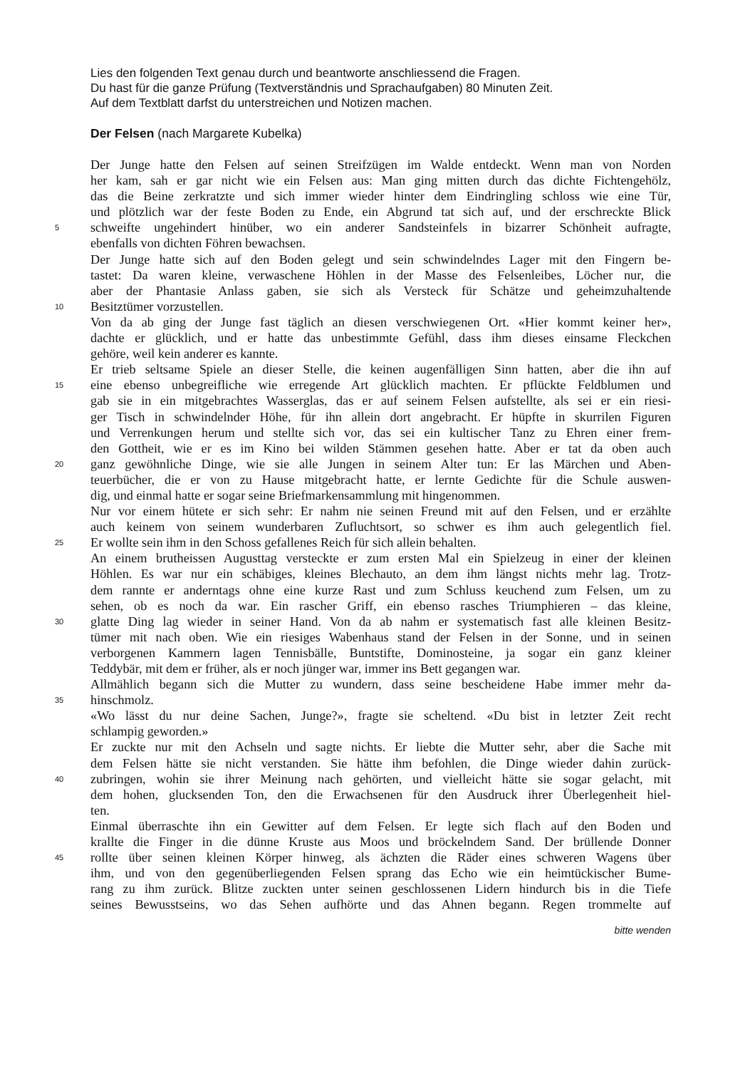Lies den folgenden Text genau durch und beantworte anschliessend die Fragen.
Du hast für die ganze Prüfung (Textverständnis und Sprachaufgaben) 80 Minuten Zeit.
Auf dem Textblatt darfst du unterstreichen und Notizen machen.
Der Felsen (nach Margarete Kubelka)
Der Junge hatte den Felsen auf seinen Streifzügen im Walde entdeckt. Wenn man von Norden
her kam, sah er gar nicht wie ein Felsen aus: Man ging mitten durch das dichte Fichtengehölz,
das die Beine zerkratzte und sich immer wieder hinter dem Eindringling schloss wie eine Tür,
und plötzlich war der feste Boden zu Ende, ein Abgrund tat sich auf, und der erschreckte Blick
5
schweifte ungehindert hinüber, wo ein anderer Sandsteinfels in bizarrer Schönheit aufragte,
ebenfalls von dichten Föhren bewachsen.
Der Junge hatte sich auf den Boden gelegt und sein schwindelndes Lager mit den Fingern be-
tastet: Da waren kleine, verwaschene Höhlen in der Masse des Felsenleibes, Löcher nur, die
aber der Phantasie Anlass gaben, sie sich als Versteck für Schätze und geheimzuhaltende
10
Besitztümer vorzustellen.
Von da ab ging der Junge fast täglich an diesen verschwiegenen Ort. «Hier kommt keiner her»,
dachte er glücklich, und er hatte das unbestimmte Gefühl, dass ihm dieses einsame Fleckchen
gehöre, weil kein anderer es kannte.
Er trieb seltsame Spiele an dieser Stelle, die keinen augenfälligen Sinn hatten, aber die ihn auf
15
eine ebenso unbegreifliche wie erregende Art glücklich machten. Er pflückte Feldblumen und
gab sie in ein mitgebrachtes Wasserglas, das er auf seinem Felsen aufstellte, als sei er ein riesi-
ger Tisch in schwindelnder Höhe, für ihn allein dort angebracht. Er hüpfte in skurrilen Figuren
und Verrenkungen herum und stellte sich vor, das sei ein kultischer Tanz zu Ehren einer frem-
den Gottheit, wie er es im Kino bei wilden Stämmen gesehen hatte. Aber er tat da oben auch
20
ganz gewöhnliche Dinge, wie sie alle Jungen in seinem Alter tun: Er las Märchen und Aben-
teuerbücher, die er von zu Hause mitgebracht hatte, er lernte Gedichte für die Schule auswen-
dig, und einmal hatte er sogar seine Briefmarkensammlung mit hingenommen.
Nur vor einem hütete er sich sehr: Er nahm nie seinen Freund mit auf den Felsen, und er erzählte
auch keinem von seinem wunderbaren Zufluchtsort, so schwer es ihm auch gelegentlich fiel.
25
Er wollte sein ihm in den Schoss gefallenes Reich für sich allein behalten.
An einem brutheissen Augusttag versteckte er zum ersten Mal ein Spielzeug in einer der kleinen
Höhlen. Es war nur ein schäbiges, kleines Blechauto, an dem ihm längst nichts mehr lag. Trotz-
dem rannte er anderntags ohne eine kurze Rast und zum Schluss keuchend zum Felsen, um zu
sehen, ob es noch da war. Ein rascher Griff, ein ebenso rasches Triumphieren – das kleine,
30
glatte Ding lag wieder in seiner Hand. Von da ab nahm er systematisch fast alle kleinen Besitz-
tümer mit nach oben. Wie ein riesiges Wabenhaus stand der Felsen in der Sonne, und in seinen
verborgenen Kammern lagen Tennisbälle, Buntstifte, Dominosteine, ja sogar ein ganz kleiner
Teddybär, mit dem er früher, als er noch jünger war, immer ins Bett gegangen war.
Allmählich begann sich die Mutter zu wundern, dass seine bescheidene Habe immer mehr da-
35
hinschmolz.
«Wo lässt du nur deine Sachen, Junge?», fragte sie scheltend. «Du bist in letzter Zeit recht
schlampig geworden.»
Er zuckte nur mit den Achseln und sagte nichts. Er liebte die Mutter sehr, aber die Sache mit
dem Felsen hätte sie nicht verstanden. Sie hätte ihm befohlen, die Dinge wieder dahin zurück-
40
zubringen, wohin sie ihrer Meinung nach gehörten, und vielleicht hätte sie sogar gelacht, mit
dem hohen, glucksenden Ton, den die Erwachsenen für den Ausdruck ihrer Überlegenheit hiel-
ten.
Einmal überraschte ihn ein Gewitter auf dem Felsen. Er legte sich flach auf den Boden und
krallte die Finger in die dünne Kruste aus Moos und bröckelndem Sand. Der brüllende Donner
45
rollte über seinen kleinen Körper hinweg, als ächzten die Räder eines schweren Wagens über
ihm, und von den gegenüberliegenden Felsen sprang das Echo wie ein heimtückischer Bume-
rang zu ihm zurück. Blitze zuckten unter seinen geschlossenen Lidern hindurch bis in die Tiefe
seines Bewusstseins, wo das Sehen aufhörte und das Ahnen begann. Regen trommelte auf
bitte wenden